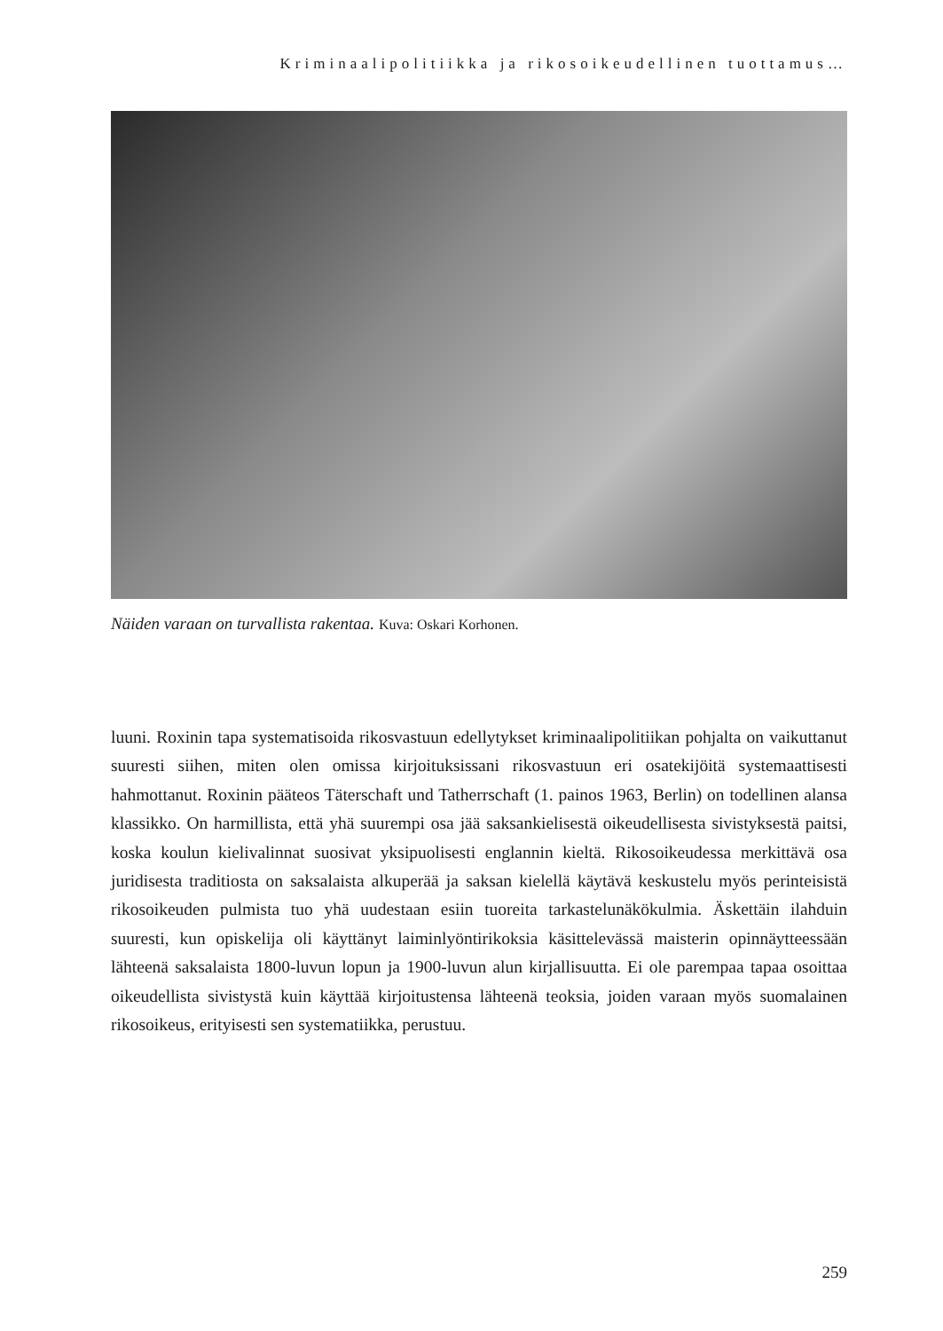Kriminaalipolitiikka ja rikosoikeudellinen tuottamus…
Näiden varaan on turvallista rakentaa. Kuva: Oskari Korhonen.
luuni. Roxinin tapa systematisoida rikosvastuun edellytykset kriminaalipolitiikan pohjalta on vaikuttanut suuresti siihen, miten olen omissa kirjoituksissani rikosvastuun eri osatekijöitä systemaattisesti hahmottanut. Roxinin pääteos Täterschaft und Tatherrschaft (1. painos 1963, Berlin) on todellinen alansa klassikko. On harmillista, että yhä suurempi osa jää saksankielisestä oikeudellisesta sivistyksestä paitsi, koska koulun kielivalinnat suosivat yksipuolisesti englannin kieltä. Rikosoikeudessa merkittävä osa juridisesta traditiosta on saksalaista alkuperää ja saksan kielellä käytävä keskustelu myös perinteisistä rikosoikeuden pulmista tuo yhä uudestaan esiin tuoreita tarkastelunäkökulmia. Äskettäin ilahduin suuresti, kun opiskelija oli käyttänyt laiminlyöntirikoksia käsittelevässä maisterin opinnäytteessään lähteenä saksalaista 1800-luvun lopun ja 1900-luvun alun kirjallisuutta. Ei ole parempaa tapaa osoittaa oikeudellista sivistystä kuin käyttää kirjoitustensa lähteenä teoksia, joiden varaan myös suomalainen rikosoikeus, erityisesti sen systematiikka, perustuu.
259